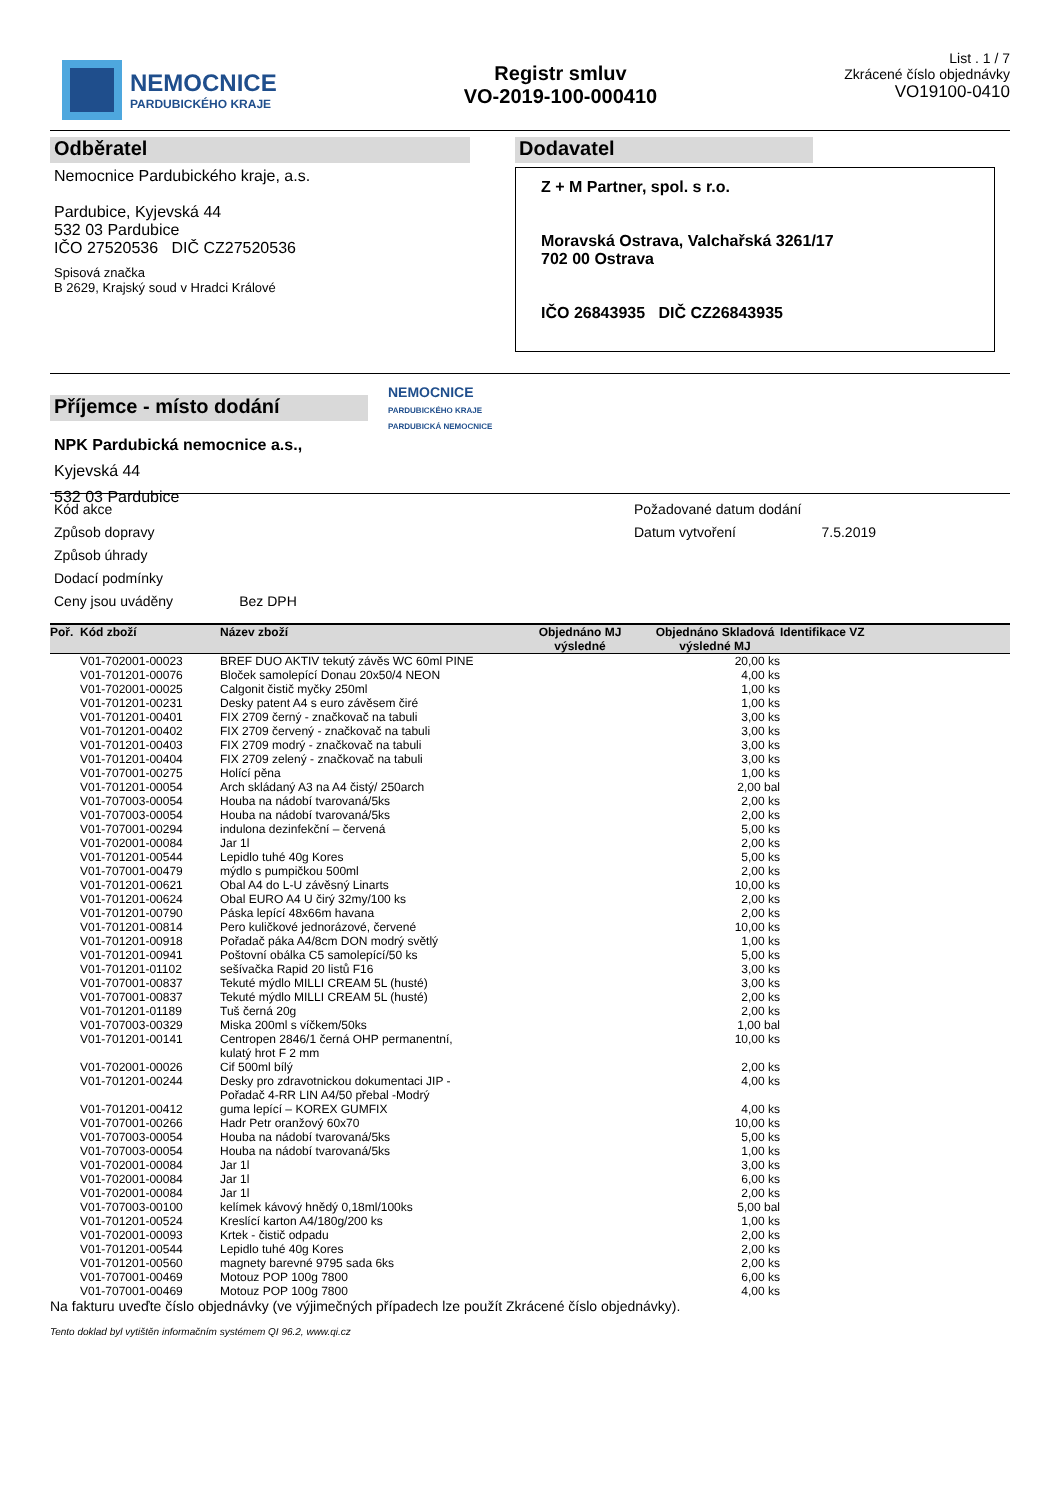NEMOCNICE
PARDUBICKÉHO KRAJE
Registr smluv
VO-2019-100-000410
List . 1 / 7
Zkrácené číslo objednávky
VO19100-0410
Odběratel
Nemocnice Pardubického kraje, a.s.
Pardubice, Kyjevská 44
532 03 Pardubice
IČO 27520536 DIČ CZ27520536
Spisová značka
B 2629, Krajský soud v Hradci Králové
Dodavatel
Z + M Partner, spol. s r.o.
Moravská Ostrava, Valchařská 3261/17
702 00 Ostrava
IČO 26843935 DIČ CZ26843935
Příjemce - místo dodání
NEMOCNICE
PARDUBICKÉHO KRAJE
PARDUBICKÁ NEMOCNICE
NPK Pardubická nemocnice a.s.,
Kyjevská 44
532 03 Pardubice
Kód akce
Způsob dopravy
Způsob úhrady
Dodací podmínky
Ceny jsou uváděny Bez DPH
Požadované datum dodání
Datum vytvoření 7.5.2019
| Poř. | Kód zboží | Název zboží | Objednáno MJ výsledné | Objednáno Skladová výsledné MJ | Identifikace VZ |
| --- | --- | --- | --- | --- | --- |
| | V01-702001-00023 | BREF DUO AKTIV tekutý závěs WC 60ml PINE | | 20,00 ks | |
| | V01-701201-00076 | Bloček samolepící Donau 20x50/4 NEON | | 4,00 ks | |
| | V01-702001-00025 | Calgonit čistič myčky 250ml | | 1,00 ks | |
| | V01-701201-00231 | Desky patent A4 s euro závěsem čiré | | 1,00 ks | |
| | V01-701201-00401 | FIX 2709 černý - značkovač na tabuli | | 3,00 ks | |
| | V01-701201-00402 | FIX 2709 červený - značkovač na tabuli | | 3,00 ks | |
| | V01-701201-00403 | FIX 2709 modrý - značkovač na tabuli | | 3,00 ks | |
| | V01-701201-00404 | FIX 2709 zelený - značkovač na tabuli | | 3,00 ks | |
| | V01-707001-00275 | Holící pěna | | 1,00 ks | |
| | V01-701201-00054 | Arch skládaný A3 na A4 čistý/ 250arch | | 2,00 bal | |
| | V01-707003-00054 | Houba na nádobí tvarovaná/5ks | | 2,00 ks | |
| | V01-707003-00054 | Houba na nádobí tvarovaná/5ks | | 2,00 ks | |
| | V01-707001-00294 | indulona dezinfekční – červená | | 5,00 ks | |
| | V01-702001-00084 | Jar 1l | | 2,00 ks | |
| | V01-701201-00544 | Lepidlo tuhé 40g Kores | | 5,00 ks | |
| | V01-707001-00479 | mýdlo s pumpičkou 500ml | | 2,00 ks | |
| | V01-701201-00621 | Obal A4 do L-U závěsný Linarts | | 10,00 ks | |
| | V01-701201-00624 | Obal EURO A4 U čirý 32my/100 ks | | 2,00 ks | |
| | V01-701201-00790 | Páska lepící 48x66m havana | | 2,00 ks | |
| | V01-701201-00814 | Pero kuličkové jednorázové, červené | | 10,00 ks | |
| | V01-701201-00918 | Pořadač páka A4/8cm DON modrý světlý | | 1,00 ks | |
| | V01-701201-00941 | Poštovní obálka C5 samolepící/50 ks | | 5,00 ks | |
| | V01-701201-01102 | sešívačka Rapid 20 listů F16 | | 3,00 ks | |
| | V01-707001-00837 | Tekuté mýdlo MILLI CREAM 5L (husté) | | 3,00 ks | |
| | V01-707001-00837 | Tekuté mýdlo MILLI CREAM 5L (husté) | | 2,00 ks | |
| | V01-701201-01189 | Tuš černá 20g | | 2,00 ks | |
| | V01-707003-00329 | Miska 200ml s víčkem/50ks | | 1,00 bal | |
| | V01-701201-00141 | Centropen 2846/1 černá OHP permanentní, kulatý hrot F 2 mm | | 10,00 ks | |
| | V01-702001-00026 | Cif 500ml bílý | | 2,00 ks | |
| | V01-701201-00244 | Desky pro zdravotnickou dokumentaci JIP - Pořadač 4-RR LIN A4/50 přebal -Modrý | | 4,00 ks | |
| | V01-701201-00412 | guma lepící – KOREX GUMFIX | | 4,00 ks | |
| | V01-707001-00266 | Hadr Petr oranžový 60x70 | | 10,00 ks | |
| | V01-707003-00054 | Houba na nádobí tvarovaná/5ks | | 5,00 ks | |
| | V01-707003-00054 | Houba na nádobí tvarovaná/5ks | | 1,00 ks | |
| | V01-702001-00084 | Jar 1l | | 3,00 ks | |
| | V01-702001-00084 | Jar 1l | | 6,00 ks | |
| | V01-702001-00084 | Jar 1l | | 2,00 ks | |
| | V01-707003-00100 | kelímek kávový hnědý 0,18ml/100ks | | 5,00 bal | |
| | V01-701201-00524 | Kreslící karton A4/180g/200 ks | | 1,00 ks | |
| | V01-702001-00093 | Krtek - čistič odpadu | | 2,00 ks | |
| | V01-701201-00544 | Lepidlo tuhé 40g Kores | | 2,00 ks | |
| | V01-701201-00560 | magnety barevné 9795 sada 6ks | | 2,00 ks | |
| | V01-707001-00469 | Motouz POP 100g 7800 | | 6,00 ks | |
| | V01-707001-00469 | Motouz POP 100g 7800 | | 4,00 ks | |
Na fakturu uveďte číslo objednávky (ve výjimečných případech lze použít Zkrácené číslo objednávky).
Tento doklad byl vytištěn informačním systémem QI 96.2, www.qi.cz